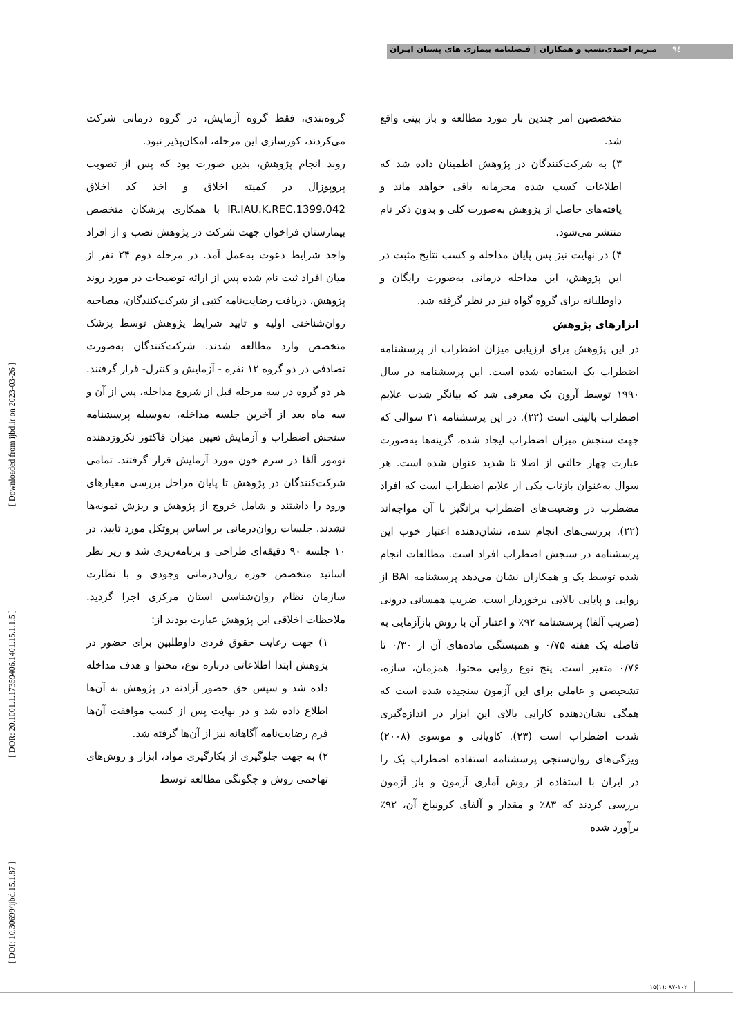٩٤
مـریم احمدی‌نسب و همکاران | فـصلنامه بیماری های پستان ایـران
[ DOI: 10.30699/ijbd.15.1.87 ] [ DOR: 20.1001.1.17359406.1401.15.1.1.5 ] [ Downloaded from ijbd.ir on 2023-03-26 ]
گروه‌بندی، فقط گروه آزمایش، در گروه درمانی شرکت می‌کردند، کورسازی این مرحله، امکان‌پذیر نبود.
روند انجام پژوهش، بدین صورت بود که پس از تصویب پروپوزال در کمیته اخلاق و اخذ کد اخلاق IR.IAU.K.REC.1399.042 با همکاری پزشکان متخصص بیمارستان فراخوان جهت شرکت در پژوهش نصب و از افراد واجد شرایط دعوت به‌عمل آمد. در مرحله دوم ۲۴ نفر از میان افراد ثبت نام شده پس از ارائه توضیحات در مورد روند پژوهش، دریافت رضایت‌نامه کتبی از شرکت‌کنندگان، مصاحبه روان‌شناختی اولیه و تایید شرایط پژوهش توسط پزشک متخصص وارد مطالعه شدند. شرکت‌کنندگان به‌صورت تصادفی در دو گروه ۱۲ نفره - آزمایش و کنترل- قرار گرفتند. هر دو گروه در سه مرحله قبل از شروع مداخله، پس از آن و سه ماه بعد از آخرین جلسه مداخله، به‌وسیله پرسشنامه سنجش اضطراب و آزمایش تعیین میزان فاکتور نکروزدهنده تومور آلفا در سرم خون مورد آزمایش قرار گرفتند. تمامی شرکت‌کنندگان در پژوهش تا پایان مراحل بررسی معیارهای ورود را داشتند و شامل خروج از پژوهش و ریزش نمونه‌ها نشدند. جلسات روان‌درمانی بر اساس پروتکل مورد تایید، در ۱۰ جلسه ۹۰ دقیقه‌ای طراحی و برنامه‌ریزی شد و زیر نظر اساتید متخصص حوزه روان‌درمانی وجودی و با نظارت سازمان نظام روان‌شناسی استان مرکزی اجرا گردید. ملاحظات اخلاقی این پژوهش عبارت بودند از:
۱) جهت رعایت حقوق فردی داوطلبین برای حضور در پژوهش ابتدا اطلاعاتی درباره نوع، محتوا و هدف مداخله داده شد و سپس حق حضور آزادنه در پژوهش به آن‌ها اطلاع داده شد و در نهایت پس از کسب موافقت آن‌ها فرم رضایت‌نامه آگاهانه نیز از آن‌ها گرفته شد.
۲) به جهت جلوگیری از بکارگیری مواد، ابزار و روش‌های تهاجمی روش و چگونگی مطالعه توسط
متخصصین امر چندین بار مورد مطالعه و باز بینی واقع شد.
۳) به شرکت‌کنندگان در پژوهش اطمینان داده شد که اطلاعات کسب شده محرمانه باقی خواهد ماند و یافته‌های حاصل از پژوهش به‌صورت کلی و بدون ذکر نام منتشر می‌شود.
۴) در نهایت نیز پس پایان مداخله و کسب نتایج مثبت در این پژوهش، این مداخله درمانی به‌صورت رایگان و داوطلبانه برای گروه گواه نیز در نظر گرفته شد.
ابزارهای پژوهش
در این پژوهش برای ارزیابی میزان اضطراب از پرسشنامه اضطراب بک استفاده شده است. این پرسشنامه در سال ۱۹۹۰ توسط آرون بک معرفی شد که بیانگر شدت علایم اضطراب بالینی است (۲۲). در این پرسشنامه ۲۱ سوالی که جهت سنجش میزان اضطراب ایجاد شده، گزینه‌ها به‌صورت عبارت چهار حالتی از اصلا تا شدید عنوان شده است. هر سوال به‌عنوان بازتاب یکی از علایم اضطراب است که افراد مضطرب در وضعیت‌های اضطراب برانگیز با آن مواجه‌اند (۲۲). بررسی‌های انجام شده، نشان‌دهنده اعتبار خوب این پرسشنامه در سنجش اضطراب افراد است. مطالعات انجام شده توسط بک و همکاران نشان می‌دهد پرسشنامه BAI از روایی و پایایی بالایی برخوردار است. ضریب همسانی درونی (ضریب آلفا) پرسشنامه ۹۲٪ و اعتبار آن با روش بازآزمایی به فاصله یک هفته ۰/۷۵ و همبستگی ماده‌های آن از ۰/۳۰ تا ۰/۷۶ متغیر است. پنج نوع روایی محتوا، همزمان، سازه، تشخیصی و عاملی برای این آزمون سنجیده شده است که همگی نشان‌دهنده کارایی بالای این ابزار در اندازه‌گیری شدت اضطراب است (۲۳). کاویانی و موسوی (۲۰۰۸) ویژگی‌های روان‌سنجی پرسشنامه استفاده اضطراب بک را در ایران با استفاده از روش آماری آزمون و باز آزمون بررسی کردند که ۸۳٪ و مقدار و آلفای کرونباخ آن، ۹۲٪ برآورد شده
۱۵(۱): ۸۷-۱۰۲